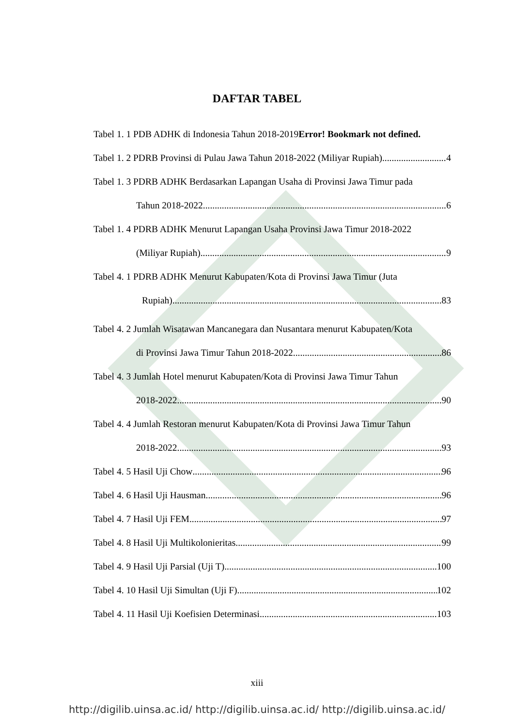DAFTAR TABEL
Tabel 1. 1 PDB ADHK di Indonesia Tahun 2018-2019Error! Bookmark not defined.
Tabel 1. 2 PDRB Provinsi di Pulau Jawa Tahun 2018-2022 (Miliyar Rupiah) 4
Tabel 1. 3 PDRB ADHK Berdasarkan Lapangan Usaha di Provinsi Jawa Timur pada
Tahun 2018-2022 6
Tabel 1. 4 PDRB ADHK Menurut Lapangan Usaha Provinsi Jawa Timur 2018-2022
(Miliyar Rupiah) 9
Tabel 4. 1 PDRB ADHK Menurut Kabupaten/Kota di Provinsi Jawa Timur (Juta
Rupiah) 83
Tabel 4. 2 Jumlah Wisatawan Mancanegara dan Nusantara menurut Kabupaten/Kota
di Provinsi Jawa Timur Tahun 2018-2022 86
Tabel 4. 3 Jumlah Hotel menurut Kabupaten/Kota di Provinsi Jawa Timur Tahun
2018-2022 90
Tabel 4. 4 Jumlah Restoran menurut Kabupaten/Kota di Provinsi Jawa Timur Tahun
2018-2022 93
Tabel 4. 5 Hasil Uji Chow 96
Tabel 4. 6 Hasil Uji Hausman 96
Tabel 4. 7 Hasil Uji FEM 97
Tabel 4. 8 Hasil Uji Multikolonieritas 99
Tabel 4. 9 Hasil Uji Parsial (Uji T) 100
Tabel 4. 10 Hasil Uji Simultan (Uji F) 102
Tabel 4. 11 Hasil Uji Koefisien Determinasi 103
xiii
http://digilib.uinsa.ac.id/ http://digilib.uinsa.ac.id/ http://digilib.uinsa.ac.id/